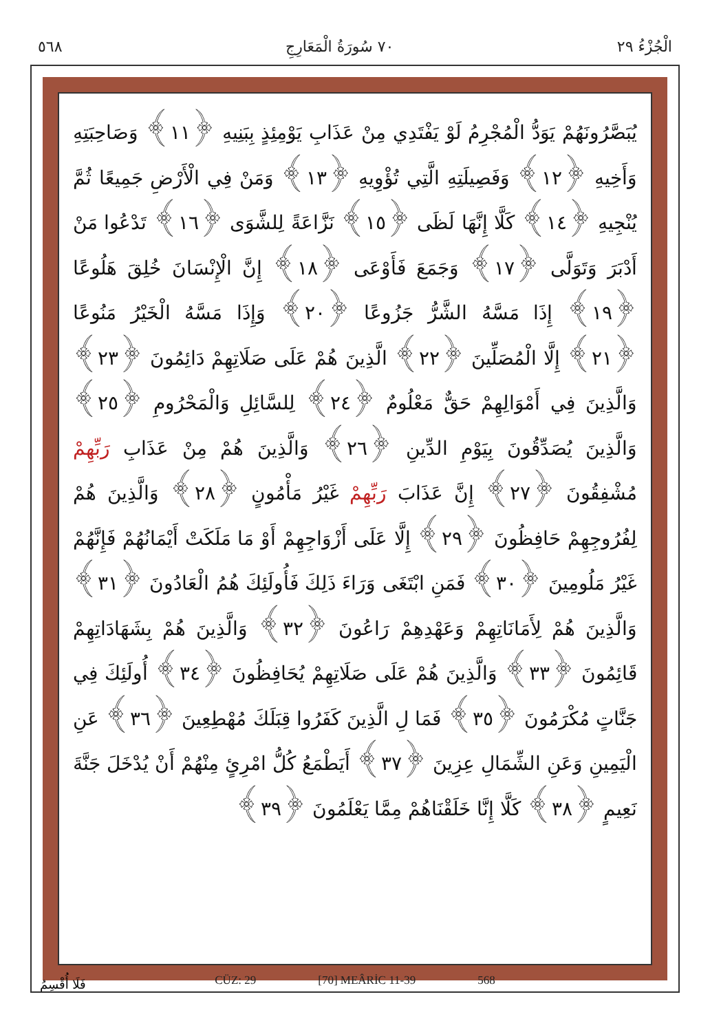٥٦٨ ٧٠ سُورَةُ الْمَعَارِجِ الْجُزْءُ ٢٩
يُبَصَّرُونَهُمْ يَوَدُّ الْمُجْرِمُ لَوْ يَفْتَدِي مِنْ عَذَابِ يَوْمِئِذٍ بِبَنِيهِ ﴿١١﴾ وَصَاحِبَتِهِ وَأَخِيهِ ﴿١٢﴾ وَفَصِيلَتِهِ الَّتِي تُؤْوِيهِ ﴿١٣﴾ وَمَنْ فِي الْأَرْضِ جَمِيعًا ثُمَّ يُنْجِيهِ ﴿١٤﴾ كَلَّا إِنَّهَا لَظَى ﴿١٥﴾ نَزَّاعَةً لِلشَّوَى ﴿١٦﴾ تَدْعُوا مَنْ أَدْبَرَ وَتَوَلَّى ﴿١٧﴾ وَجَمَعَ فَأَوْعَى ﴿١٨﴾ إِنَّ الْإِنْسَانَ خُلِقَ هَلُوعًا ﴿١٩﴾ إِذَا مَسَّهُ الشَّرُّ جَزُوعًا ﴿٢٠﴾ وَإِذَا مَسَّهُ الْخَيْرُ مَنُوعًا ﴿٢١﴾ إِلَّا الْمُصَلِّينَ ﴿٢٢﴾ الَّذِينَ هُمْ عَلَى صَلَاتِهِمْ دَائِمُونَ ﴿٢٣﴾ وَالَّذِينَ فِي أَمْوَالِهِمْ حَقٌّ مَعْلُومٌ ﴿٢٤﴾ لِلسَّائِلِ وَالْمَحْرُومِ ﴿٢٥﴾ وَالَّذِينَ يُصَدِّقُونَ بِيَوْمِ الدِّينِ ﴿٢٦﴾ وَالَّذِينَ هُمْ مِنْ عَذَابِ رَبِّهِمْ مُشْفِقُونَ ﴿٢٧﴾ إِنَّ عَذَابَ رَبِّهِمْ غَيْرُ مَأْمُونٍ ﴿٢٨﴾ وَالَّذِينَ هُمْ لِفُرُوجِهِمْ حَافِظُونَ ﴿٢٩﴾ إِلَّا عَلَى أَزْوَاجِهِمْ أَوْ مَا مَلَكَتْ أَيْمَانُهُمْ فَإِنَّهُمْ غَيْرُ مَلُومِينَ ﴿٣٠﴾ فَمَنِ ابْتَغَى وَرَاءَ ذَلِكَ فَأُولَئِكَ هُمُ الْعَادُونَ ﴿٣١﴾ وَالَّذِينَ هُمْ لِأَمَانَاتِهِمْ وَعَهْدِهِمْ رَاعُونَ ﴿٣٢﴾ وَالَّذِينَ هُمْ بِشَهَادَاتِهِمْ قَائِمُونَ ﴿٣٣﴾ وَالَّذِينَ هُمْ عَلَى صَلَاتِهِمْ يُحَافِظُونَ ﴿٣٤﴾ أُولَئِكَ فِي جَنَّاتٍ مُكْرَمُونَ ﴿٣٥﴾ فَمَا لِ الَّذِينَ كَفَرُوا قِبَلَكَ مُهْطِعِينَ ﴿٣٦﴾ عَنِ الْيَمِينِ وَعَنِ الشِّمَالِ عِزِينَ ﴿٣٧﴾ أَيَطْمَعُ كُلُّ امْرِئٍ مِنْهُمْ أَنْ يُدْخَلَ جَنَّةَ نَعِيمٍ ﴿٣٨﴾ كَلَّا إِنَّا خَلَقْنَاهُمْ مِمَّا يَعْلَمُونَ ﴿٣٩﴾
CÜZ: 29 [70] MEÂRİC 11-39 568
فَلَا أُقْسِمُ